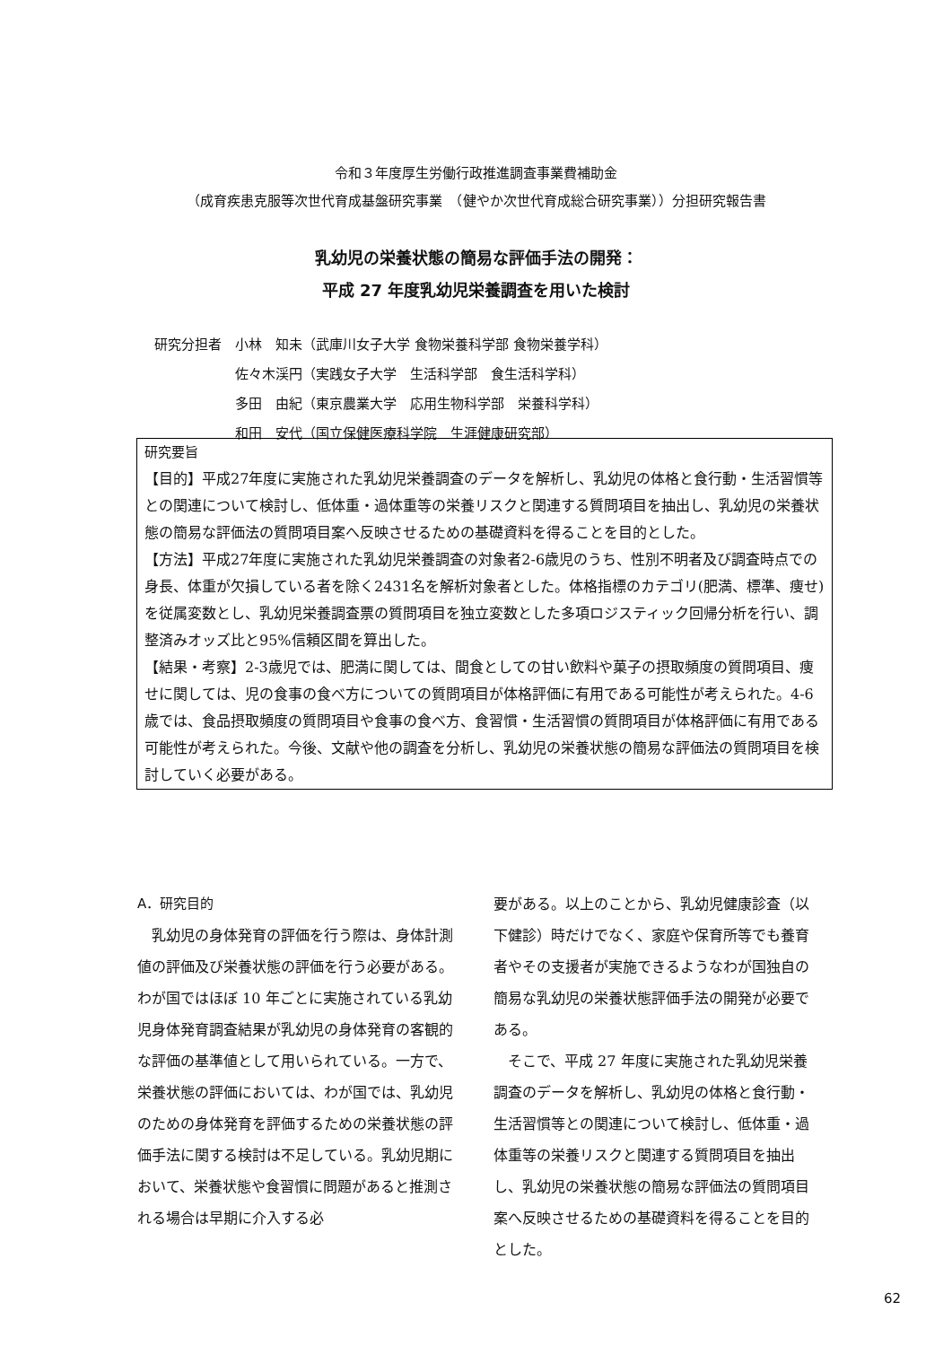令和３年度厚生労働行政推進調査事業費補助金
（成育疾患克服等次世代育成基盤研究事業　（健やか次世代育成総合研究事業））分担研究報告書
乳幼児の栄養状態の簡易な評価手法の開発：
平成 27 年度乳幼児栄養調査を用いた検討
研究分担者　小林　知未（武庫川女子大学 食物栄養科学部 食物栄養学科）
　　　　　　佐々木渓円（実践女子大学　生活科学部　食生活科学科）
　　　　　　多田　由紀（東京農業大学　応用生物科学部　栄養科学科）
　　　　　　和田　安代（国立保健医療科学院　生涯健康研究部）
研究要旨
【目的】平成27年度に実施された乳幼児栄養調査のデータを解析し、乳幼児の体格と食行動・生活習慣等との関連について検討し、低体重・過体重等の栄養リスクと関連する質問項目を抽出し、乳幼児の栄養状態の簡易な評価法の質問項目案へ反映させるための基礎資料を得ることを目的とした。
【方法】平成27年度に実施された乳幼児栄養調査の対象者2-6歳児のうち、性別不明者及び調査時点での身長、体重が欠損している者を除く2431名を解析対象者とした。体格指標のカテゴリ(肥満、標準、痩せ)を従属変数とし、乳幼児栄養調査票の質問項目を独立変数とした多項ロジスティック回帰分析を行い、調整済みオッズ比と95%信頼区間を算出した。
【結果・考察】2-3歳児では、肥満に関しては、間食としての甘い飲料や菓子の摂取頻度の質問項目、痩せに関しては、児の食事の食べ方についての質問項目が体格評価に有用である可能性が考えられた。4-6歳では、食品摂取頻度の質問項目や食事の食べ方、食習慣・生活習慣の質問項目が体格評価に有用である可能性が考えられた。今後、文献や他の調査を分析し、乳幼児の栄養状態の簡易な評価法の質問項目を検討していく必要がある。
A．研究目的
　乳幼児の身体発育の評価を行う際は、身体計測値の評価及び栄養状態の評価を行う必要がある。わが国ではほぼ 10 年ごとに実施されている乳幼児身体発育調査結果が乳幼児の身体発育の客観的な評価の基準値として用いられている。一方で、栄養状態の評価においては、わが国では、乳幼児のための身体発育を評価するための栄養状態の評価手法に関する検討は不足している。乳幼児期において、栄養状態や食習慣に問題があると推測される場合は早期に介入する必
要がある。以上のことから、乳幼児健康診査（以下健診）時だけでなく、家庭や保育所等でも養育者やその支援者が実施できるようなわが国独自の簡易な乳幼児の栄養状態評価手法の開発が必要である。
　そこで、平成 27 年度に実施された乳幼児栄養調査のデータを解析し、乳幼児の体格と食行動・生活習慣等との関連について検討し、低体重・過体重等の栄養リスクと関連する質問項目を抽出し、乳幼児の栄養状態の簡易な評価法の質問項目案へ反映させるための基礎資料を得ることを目的とした。
62